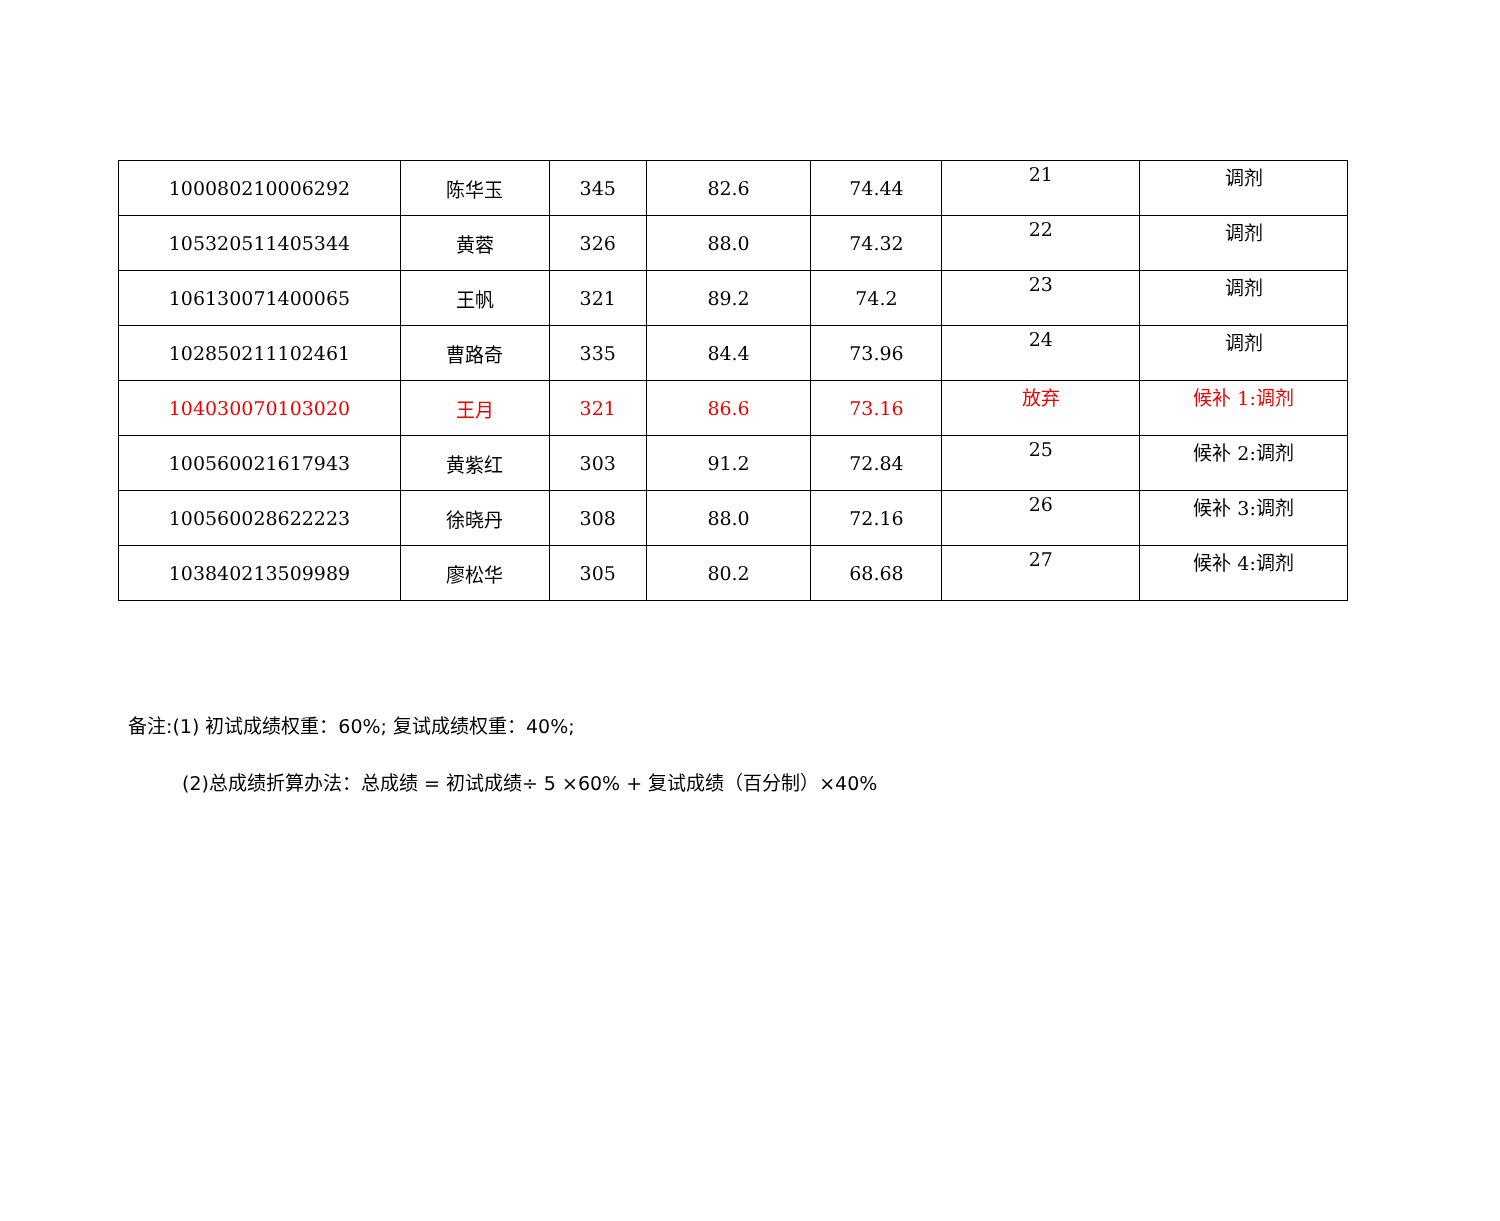| 100080210006292 | 陈华玉 | 345 | 82.6 | 74.44 | 21 | 调剂 |
| 105320511405344 | 黄蓉 | 326 | 88.0 | 74.32 | 22 | 调剂 |
| 106130071400065 | 王帆 | 321 | 89.2 | 74.2 | 23 | 调剂 |
| 102850211102461 | 曹路奇 | 335 | 84.4 | 73.96 | 24 | 调剂 |
| 104030070103020 | 王月 | 321 | 86.6 | 73.16 | 放弃 | 候补 1:调剂 |
| 100560021617943 | 黄紫红 | 303 | 91.2 | 72.84 | 25 | 候补 2:调剂 |
| 100560028622223 | 徐晓丹 | 308 | 88.0 | 72.16 | 26 | 候补 3:调剂 |
| 103840213509989 | 廖松华 | 305 | 80.2 | 68.68 | 27 | 候补 4:调剂 |
备注:(1) 初试成绩权重：60%; 复试成绩权重：40%;
(2)总成绩折算办法：总成绩 = 初试成绩÷ 5 ×60% + 复试成绩（百分制）×40%